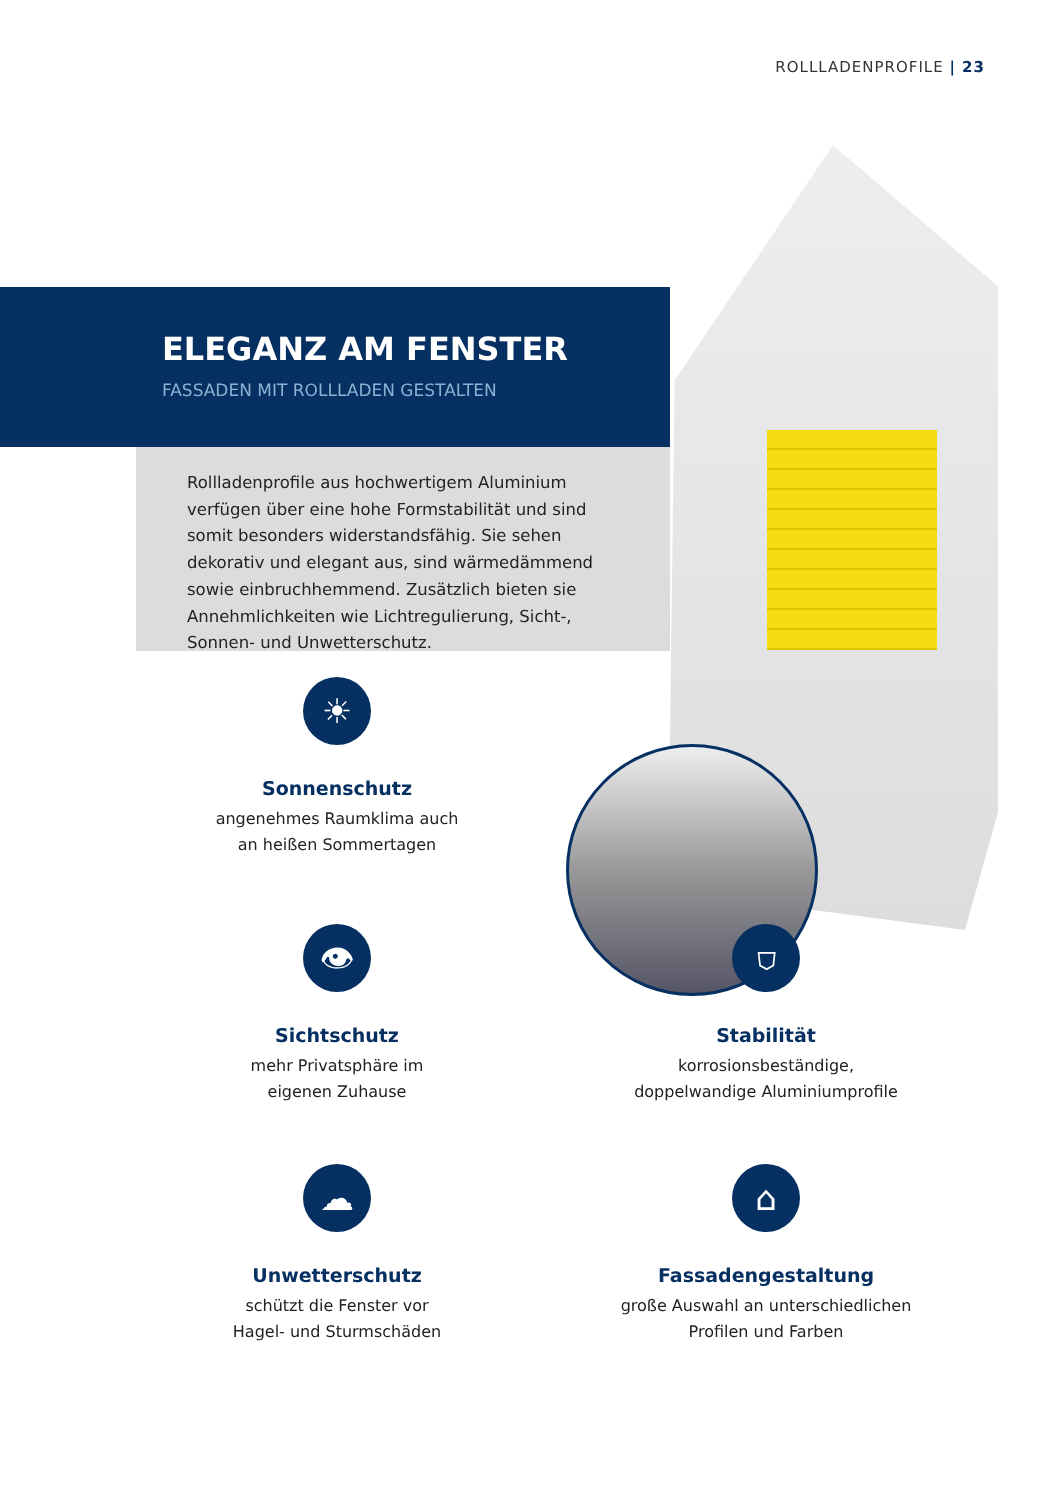ROLLLADENPROFILE | 23
ELEGANZ AM FENSTER
FASSADEN MIT ROLLLADEN GESTALTEN
Rollladenprofile aus hochwertigem Aluminium verfügen über eine hohe Formstabilität und sind somit besonders widerstandsfähig. Sie sehen dekorativ und elegant aus, sind wärmedämmend sowie einbruchhemmend. Zusätzlich bieten sie Annehmlichkeiten wie Lichtregulierung, Sicht-, Sonnen- und Unwetterschutz.
☀
Sonnenschutz
angenehmes Raumklima auch
an heißen Sommertagen
👁
Sichtschutz
mehr Privatsphäre im
eigenen Zuhause
⛉
Stabilität
korrosionsbeständige,
doppelwandige Aluminiumprofile
☁
Unwetterschutz
schützt die Fenster vor
Hagel- und Sturmschäden
⌂
Fassadengestaltung
große Auswahl an unterschiedlichen
Profilen und Farben